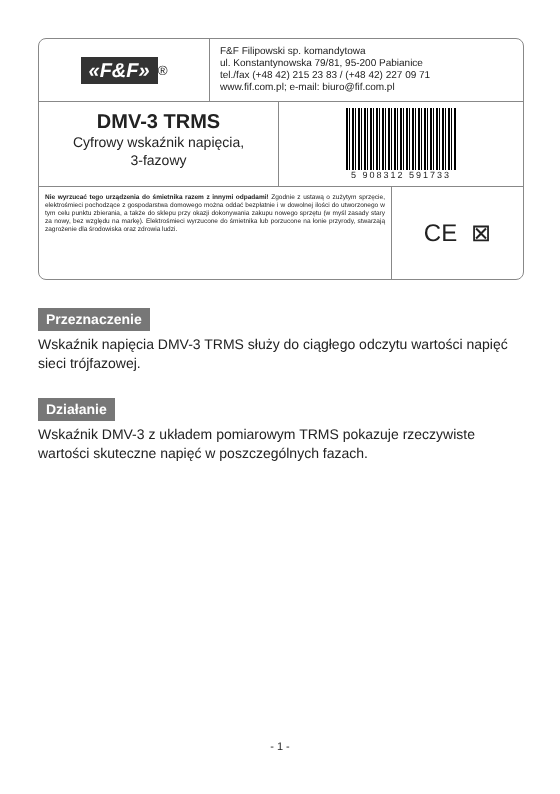«F&F»<sup>®</sup>
F&F Filipowski sp. komandytowa
ul. Konstantynowska 79/81, 95-200 Pabianice
tel./fax (+48 42) 215 23 83 / (+48 42) 227 09 71
www.fif.com.pl; e-mail: biuro@fif.com.pl
DMV-3 TRMS
Cyfrowy wskaźnik napięcia,
3-fazowy
5 908312 591733
Nie wyrzucać tego urządzenia do śmietnika razem z innymi odpadami! Zgodnie z ustawą o zużytym sprzęcie, elektrośmieci pochodzące z gospodarstwa domowego można oddać bezpłatnie i w dowolnej ilości do utworzonego w tym celu punktu zbierania, a także do sklepu przy okazji dokonywania zakupu nowego sprzętu (w myśl zasady stary za nowy, bez względu na markę). Elektrośmieci wyrzucone do śmietnika lub porzucone na łonie przyrody, stwarzają zagrożenie dla środowiska oraz zdrowia ludzi.
CE ⊠
Przeznaczenie
Wskaźnik napięcia DMV-3 TRMS służy do ciągłego odczytu wartości napięć sieci trójfazowej.
Działanie
Wskaźnik DMV-3 z układem pomiarowym TRMS pokazuje rzeczywiste wartości skuteczne napięć w poszczególnych fazach.
- 1 -